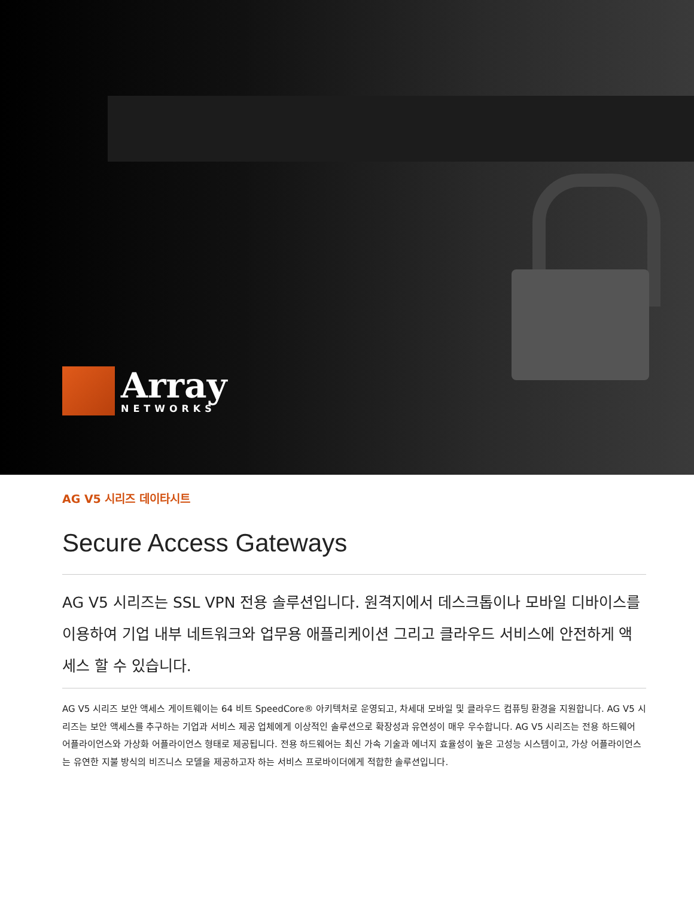Array
NETWORKS
AG V5 시리즈 데이타시트
Secure Access Gateways
AG V5 시리즈는 SSL VPN 전용 솔루션입니다. 원격지에서 데스크톱이나 모바일 디바이스를 이용하여 기업 내부 네트워크와 업무용 애플리케이션 그리고 클라우드 서비스에 안전하게 액세스 할 수 있습니다.
AG V5 시리즈 보안 액세스 게이트웨이는 64 비트 SpeedCore® 아키텍처로 운영되고, 차세대 모바일 및 클라우드 컴퓨팅 환경을 지원합니다. AG V5 시리즈는 보안 액세스를 추구하는 기업과 서비스 제공 업체에게 이상적인 솔루션으로 확장성과 유연성이 매우 우수합니다. AG V5 시리즈는 전용 하드웨어 어플라이언스와 가상화 어플라이언스 형태로 제공됩니다. 전용 하드웨어는 최신 가속 기술과 에너지 효율성이 높은 고성능 시스템이고, 가상 어플라이언스는 유연한 지불 방식의 비즈니스 모델을 제공하고자 하는 서비스 프로바이더에게 적합한 솔루션입니다.